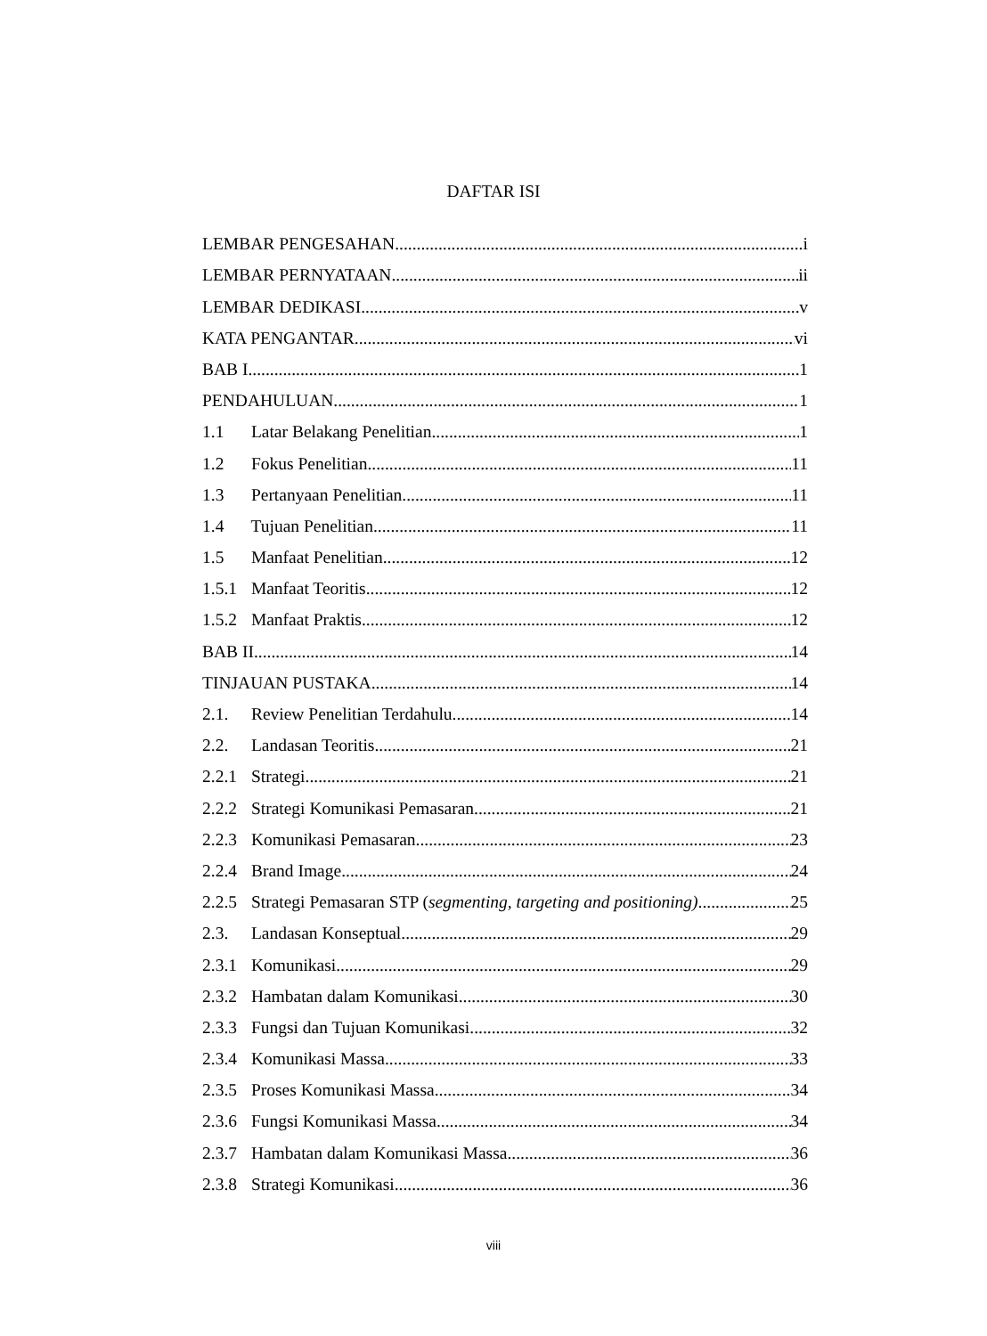DAFTAR ISI
LEMBAR PENGESAHAN i
LEMBAR PERNYATAAN ii
LEMBAR DEDIKASI v
KATA PENGANTAR vi
BAB I 1
PENDAHULUAN 1
1.1 Latar Belakang Penelitian 1
1.2 Fokus Penelitian 11
1.3 Pertanyaan Penelitian 11
1.4 Tujuan Penelitian 11
1.5 Manfaat Penelitian 12
1.5.1 Manfaat Teoritis 12
1.5.2 Manfaat Praktis 12
BAB II 14
TINJAUAN PUSTAKA 14
2.1. Review Penelitian Terdahulu 14
2.2. Landasan Teoritis 21
2.2.1 Strategi 21
2.2.2 Strategi Komunikasi Pemasaran 21
2.2.3 Komunikasi Pemasaran 23
2.2.4 Brand Image 24
2.2.5 Strategi Pemasaran STP (segmenting, targeting and positioning) 25
2.3. Landasan Konseptual 29
2.3.1 Komunikasi 29
2.3.2 Hambatan dalam Komunikasi 30
2.3.3 Fungsi dan Tujuan Komunikasi 32
2.3.4 Komunikasi Massa 33
2.3.5 Proses Komunikasi Massa 34
2.3.6 Fungsi Komunikasi Massa 34
2.3.7 Hambatan dalam Komunikasi Massa 36
2.3.8 Strategi Komunikasi 36
viii